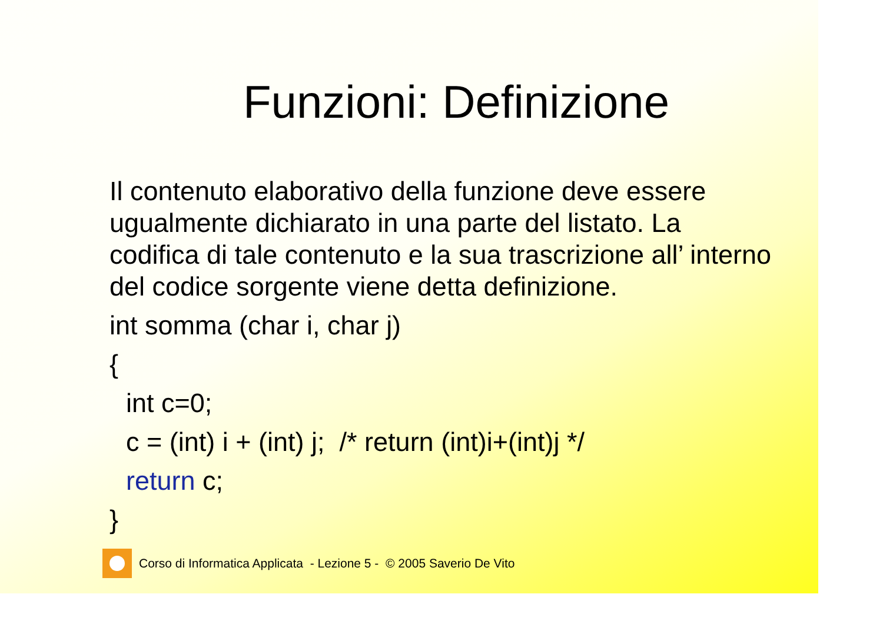Funzioni: Definizione
Il contenuto elaborativo della funzione deve essere ugualmente dichiarato in una parte del listato. La codifica di tale contenuto e la sua trascrizione all’ interno del codice sorgente viene detta definizione.
int somma (char i, char j)
{
int c=0;
c = (int) i + (int) j; /* return (int)i+(int)j */
return c;
}
Corso di Informatica Applicata - Lezione 5 - © 2005 Saverio De Vito